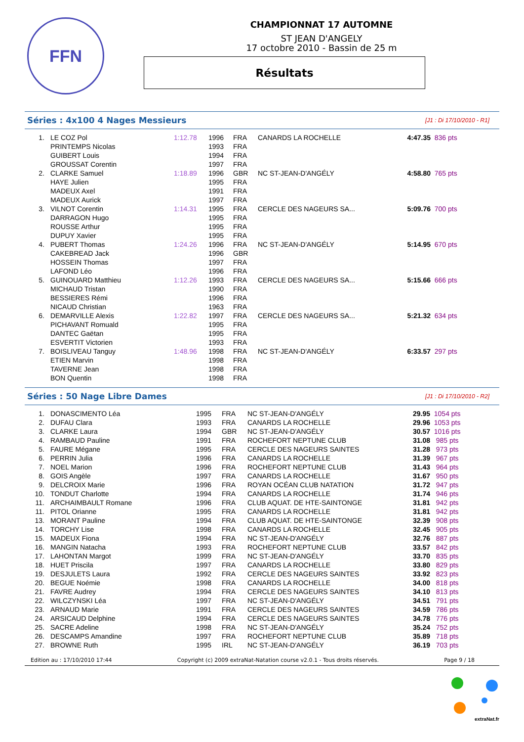FFN
CHAMPIONNAT 17 AUTOMNE
ST JEAN D'ANGELY
17 octobre 2010 - Bassin de 25 m
Résultats
Séries : 4x100 4 Nages Messieurs [J1 : Di 17/10/2010 - R1]
| 1. | LE COZ Pol | 1:12.78 | 1996 | FRA | CANARDS LA ROCHELLE | 4:47.35 | 836 pts |
| | PRINTEMPS Nicolas | | 1993 | FRA | | | |
| | GUIBERT Louis | | 1994 | FRA | | | |
| | GROUSSAT Corentin | | 1997 | FRA | | | |
| 2. | CLARKE Samuel | 1:18.89 | 1996 | GBR | NC ST-JEAN-D'ANGÉLY | 4:58.80 | 765 pts |
| | HAYE Julien | | 1995 | FRA | | | |
| | MADEUX Axel | | 1991 | FRA | | | |
| | MADEUX Aurick | | 1997 | FRA | | | |
| 3. | VILNOT Corentin | 1:14.31 | 1995 | FRA | CERCLE DES NAGEURS SA... | 5:09.76 | 700 pts |
| | DARRAGON Hugo | | 1995 | FRA | | | |
| | ROUSSE Arthur | | 1995 | FRA | | | |
| | DUPUY Xavier | | 1995 | FRA | | | |
| 4. | PUBERT Thomas | 1:24.26 | 1996 | FRA | NC ST-JEAN-D'ANGÉLY | 5:14.95 | 670 pts |
| | CAKEBREAD Jack | | 1996 | GBR | | | |
| | HOSSEIN Thomas | | 1997 | FRA | | | |
| | LAFOND Léo | | 1996 | FRA | | | |
| 5. | GUINOUARD Matthieu | 1:12.26 | 1993 | FRA | CERCLE DES NAGEURS SA... | 5:15.66 | 666 pts |
| | MICHAUD Tristan | | 1990 | FRA | | | |
| | BESSIERES Rémi | | 1996 | FRA | | | |
| | NICAUD Christian | | 1963 | FRA | | | |
| 6. | DEMARVILLE Alexis | 1:22.82 | 1997 | FRA | CERCLE DES NAGEURS SA... | 5:21.32 | 634 pts |
| | PICHAVANT Romuald | | 1995 | FRA | | | |
| | DANTEC Gaëtan | | 1995 | FRA | | | |
| | ESVERTIT Victorien | | 1993 | FRA | | | |
| 7. | BOISLIVEAU Tanguy | 1:48.96 | 1998 | FRA | NC ST-JEAN-D'ANGÉLY | 6:33.57 | 297 pts |
| | ETIEN Marvin | | 1998 | FRA | | | |
| | TAVERNE Jean | | 1998 | FRA | | | |
| | BON Quentin | | 1998 | FRA | | | |
Séries : 50 Nage Libre Dames [J1 : Di 17/10/2010 - R2]
| 1. | DONASCIMENTO Léa | 1995 | FRA | NC ST-JEAN-D'ANGÉLY | 29.95 | 1054 pts |
| 2. | DUFAU Clara | 1993 | FRA | CANARDS LA ROCHELLE | 29.96 | 1053 pts |
| 3. | CLARKE Laura | 1994 | GBR | NC ST-JEAN-D'ANGÉLY | 30.57 | 1016 pts |
| 4. | RAMBAUD Pauline | 1991 | FRA | ROCHEFORT NEPTUNE CLUB | 31.08 | 985 pts |
| 5. | FAURE Mégane | 1995 | FRA | CERCLE DES NAGEURS SAINTES | 31.28 | 973 pts |
| 6. | PERRIN Julia | 1996 | FRA | CANARDS LA ROCHELLE | 31.39 | 967 pts |
| 7. | NOEL Marion | 1996 | FRA | ROCHEFORT NEPTUNE CLUB | 31.43 | 964 pts |
| 8. | GOIS Angèle | 1997 | FRA | CANARDS LA ROCHELLE | 31.67 | 950 pts |
| 9. | DELCROIX Marie | 1996 | FRA | ROYAN OCÉAN CLUB NATATION | 31.72 | 947 pts |
| 10. | TONDUT Charlotte | 1994 | FRA | CANARDS LA ROCHELLE | 31.74 | 946 pts |
| 11. | ARCHAIMBAULT Romane | 1996 | FRA | CLUB AQUAT. DE HTE-SAINTONGE | 31.81 | 942 pts |
| 11. | PITOL Orianne | 1995 | FRA | CANARDS LA ROCHELLE | 31.81 | 942 pts |
| 13. | MORANT Pauline | 1994 | FRA | CLUB AQUAT. DE HTE-SAINTONGE | 32.39 | 908 pts |
| 14. | TORCHY Lise | 1998 | FRA | CANARDS LA ROCHELLE | 32.45 | 905 pts |
| 15. | MADEUX Fiona | 1994 | FRA | NC ST-JEAN-D'ANGÉLY | 32.76 | 887 pts |
| 16. | MANGIN Natacha | 1993 | FRA | ROCHEFORT NEPTUNE CLUB | 33.57 | 842 pts |
| 17. | LAHONTAN Margot | 1999 | FRA | NC ST-JEAN-D'ANGÉLY | 33.70 | 835 pts |
| 18. | HUET Priscila | 1997 | FRA | CANARDS LA ROCHELLE | 33.80 | 829 pts |
| 19. | DESJULETS Laura | 1992 | FRA | CERCLE DES NAGEURS SAINTES | 33.92 | 823 pts |
| 20. | BEGUE Noémie | 1998 | FRA | CANARDS LA ROCHELLE | 34.00 | 818 pts |
| 21. | FAVRE Audrey | 1994 | FRA | CERCLE DES NAGEURS SAINTES | 34.10 | 813 pts |
| 22. | WILCZYNSKI Léa | 1997 | FRA | NC ST-JEAN-D'ANGÉLY | 34.51 | 791 pts |
| 23. | ARNAUD Marie | 1991 | FRA | CERCLE DES NAGEURS SAINTES | 34.59 | 786 pts |
| 24. | ARSICAUD Delphine | 1994 | FRA | CERCLE DES NAGEURS SAINTES | 34.78 | 776 pts |
| 25. | SACRE Adeline | 1998 | FRA | NC ST-JEAN-D'ANGÉLY | 35.24 | 752 pts |
| 26. | DESCAMPS Amandine | 1997 | FRA | ROCHEFORT NEPTUNE CLUB | 35.89 | 718 pts |
| 27. | BROWNE Ruth | 1995 | IRL | NC ST-JEAN-D'ANGÉLY | 36.19 | 703 pts |
Edition au : 17/10/2010 17:44 Copyright (c) 2009 extraNat-Natation course v2.0.1 - Tous droits réservés. Page 9 / 18
extraNat.fr